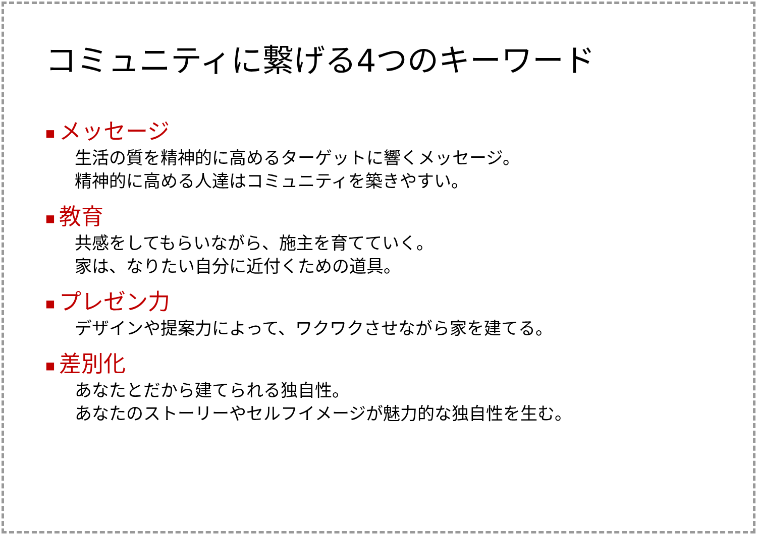コミュニティに繋げる4つのキーワード
■ メッセージ
生活の質を精神的に高めるターゲットに響くメッセージ。
精神的に高める人達はコミュニティを築きやすい。
■ 教育
共感をしてもらいながら、施主を育てていく。
家は、なりたい自分に近付くための道具。
■ プレゼン力
デザインや提案力によって、ワクワクさせながら家を建てる。
■ 差別化
あなたとだから建てられる独自性。
あなたのストーリーやセルフイメージが魅力的な独自性を生む。